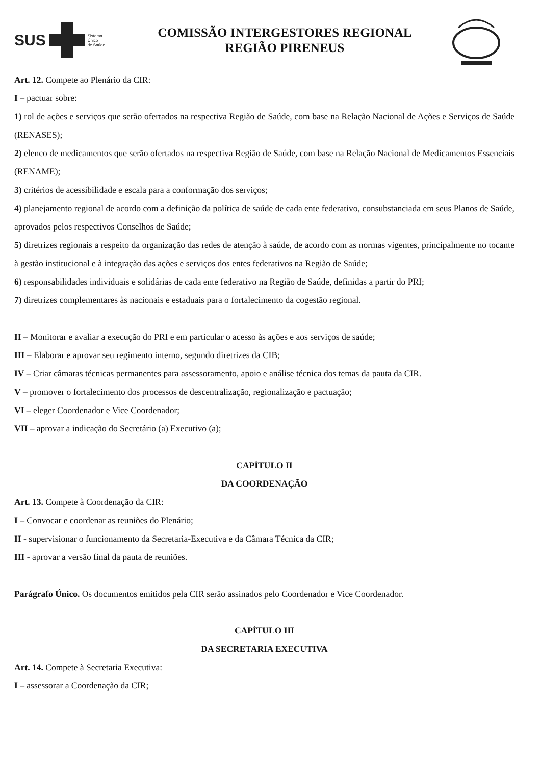SUS
Sistema
Único
de Saúde
COMISSÃO INTERGESTORES REGIONAL
REGIÃO PIRENEUS
Art. 12. Compete ao Plenário da CIR:
I – pactuar sobre:
1) rol de ações e serviços que serão ofertados na respectiva Região de Saúde, com base na Relação Nacional de Ações e Serviços de Saúde (RENASES);
2) elenco de medicamentos que serão ofertados na respectiva Região de Saúde, com base na Relação Nacional de Medicamentos Essenciais (RENAME);
3) critérios de acessibilidade e escala para a conformação dos serviços;
4) planejamento regional de acordo com a definição da política de saúde de cada ente federativo, consubstanciada em seus Planos de Saúde, aprovados pelos respectivos Conselhos de Saúde;
5) diretrizes regionais a respeito da organização das redes de atenção à saúde, de acordo com as normas vigentes, principalmente no tocante à gestão institucional e à integração das ações e serviços dos entes federativos na Região de Saúde;
6) responsabilidades individuais e solidárias de cada ente federativo na Região de Saúde, definidas a partir do PRI;
7) diretrizes complementares às nacionais e estaduais para o fortalecimento da cogestão regional.
II – Monitorar e avaliar a execução do PRI e em particular o acesso às ações e aos serviços de saúde;
III – Elaborar e aprovar seu regimento interno, segundo diretrizes da CIB;
IV – Criar câmaras técnicas permanentes para assessoramento, apoio e análise técnica dos temas da pauta da CIR.
V – promover o fortalecimento dos processos de descentralização, regionalização e pactuação;
VI – eleger Coordenador e Vice Coordenador;
VII – aprovar a indicação do Secretário (a) Executivo (a);
CAPÍTULO II
DA COORDENAÇÃO
Art. 13. Compete à Coordenação da CIR:
I – Convocar e coordenar as reuniões do Plenário;
II - supervisionar o funcionamento da Secretaria-Executiva e da Câmara Técnica da CIR;
III - aprovar a versão final da pauta de reuniões.
Parágrafo Único. Os documentos emitidos pela CIR serão assinados pelo Coordenador e Vice Coordenador.
CAPÍTULO III
DA SECRETARIA EXECUTIVA
Art. 14. Compete à Secretaria Executiva:
I – assessorar a Coordenação da CIR;